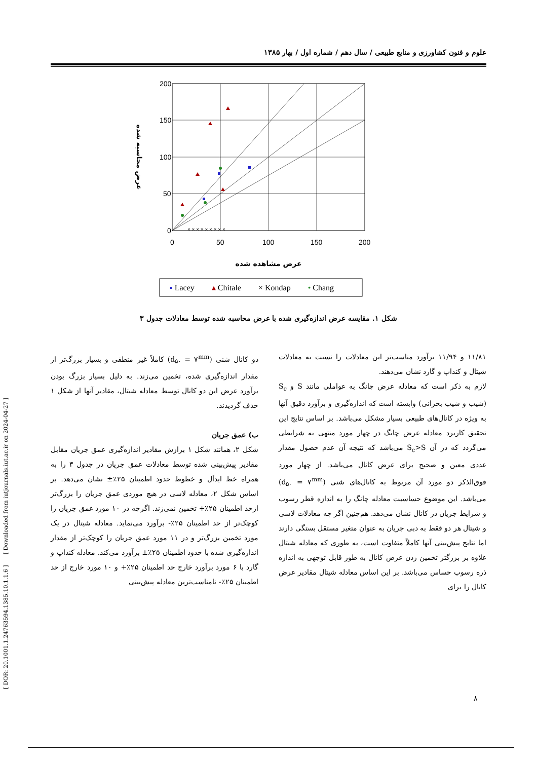علوم و فنون کشاورزی و منابع طبیعی / سال دهم / شماره اول / بهار ۱۳۸۵
200
150
100
50
0
0
50
100
150
200
عرض محاسبه شده
عرض مشاهده شده
× × × × × × × × ×
▪ Lacey ▴ Chitale × Kondap • Chang
شکل ۱. مقایسه عرض اندازه‌گیری شده با عرض محاسبه شده توسط معادلات جدول ۳
۱۱/۸۱ و ۱۱/۹۴ برآورد مناسب‌تر این معادلات را نسبت به معادلات شیتال و کنداپ و گارد نشان می‌دهند.
لازم به ذکر است که معادله عرض چانگ به عواملی مانند S و S<sub>c</sub> (شیب و شیب بحرانی) وابسته است که اندازه‌گیری و برآورد دقیق آنها به ویژه در کانال‌های طبیعی بسیار مشکل می‌باشد. بر اساس نتایج این تحقیق کاربرد معادله عرض چانگ در چهار مورد منتهی به شرایطی می‌گردد که در آن S<sub>c</sub>>S می‌باشد که نتیجه آن عدم حصول مقدار عددی معین و صحیح برای عرض کانال می‌باشد. از چهار مورد فوق‌الذکر دو مورد آن مربوط به کانال‌های شنی (d<sub>۵۰</sub> = ۷<sup>mm</sup>) می‌باشد. این موضوع حساسیت معادله چانگ را به اندازه قطر رسوب و شرایط جریان در کانال نشان می‌دهد. هم‌چنین اگر چه معادلات لاسی و شیتال هر دو فقط به دبی جریان به عنوان متغیر مستقل بستگی دارند اما نتایج پیش‌بینی آنها کاملاً متفاوت است، به طوری که معادله شیتال علاوه بر بزرگتر تخمین زدن عرض کانال به طور قابل توجهی به اندازه ذره رسوب حساس می‌باشد. بر این اساس معادله شیتال مقادیر عرض کانال را برای
دو کانال شنی (d<sub>۵۰</sub> = ۷<sup>mm</sup>) کاملاً غیر منطقی و بسیار بزرگ‌تر از مقدار اندازه‌گیری شده، تخمین می‌زند. به دلیل بسیار بزرگ بودن برآورد عرض این دو کانال توسط معادله شیتال، مقادیر آنها از شکل ۱ حذف گردیدند.
ب) عمق جریان
شکل ۲، همانند شکل ۱ برازش مقادیر اندازه‌گیری عمق جریان مقابل مقادیر پیش‌بینی شده توسط معادلات عمق جریان در جدول ۳ را به همراه خط ایدآل و خطوط حدود اطمینان ۲۵٪± نشان می‌دهد. بر اساس شکل ۲، معادله لاسی در هیچ موردی عمق جریان را بزرگ‌تر ازحد اطمینان ۲۵٪+ تخمین نمی‌زند. اگرچه در ۱۰ مورد عمق جریان را کوچک‌تر از حد اطمینان ۲۵٪- برآورد می‌نماید. معادله شیتال در یک مورد تخمین بزرگ‌تر و در ۱۱ مورد عمق جریان را کوچک‌تر از مقدار اندازه‌گیری شده با حدود اطمینان ۲۵٪± برآورد می‌کند. معادله کنداپ و گارد با ۶ مورد برآورد خارج حد اطمینان ۲۵٪+ و ۱۰ مورد خارج از حد اطمینان ۲۵٪- نامناسب‌ترین معادله پیش‌بینی
[ DOR: 20.1001.1.24763594.1385.10.1.1.6 ] [ Downloaded from iutjournals.iut.ac.ir on 2024-04-27 ]
۸